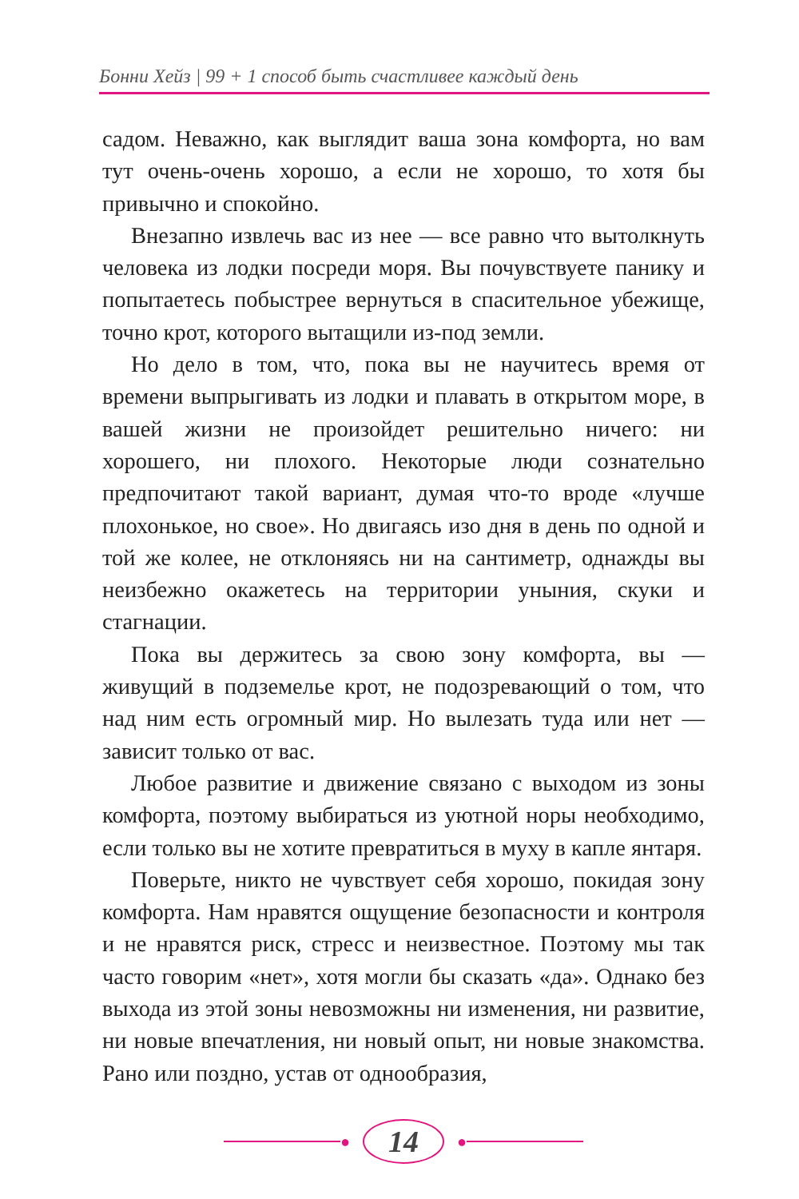Бонни Хейз | 99 + 1 способ быть счастливее каждый день
садом. Неважно, как выглядит ваша зона комфорта, но вам тут очень-очень хорошо, а если не хорошо, то хотя бы привычно и спокойно.
Внезапно извлечь вас из нее — все равно что вытолкнуть человека из лодки посреди моря. Вы почувствуете панику и попытаетесь побыстрее вернуться в спасительное убежище, точно крот, которого вытащили из-под земли.
Но дело в том, что, пока вы не научитесь время от времени выпрыгивать из лодки и плавать в открытом море, в вашей жизни не произойдет решительно ничего: ни хорошего, ни плохого. Некоторые люди сознательно предпочитают такой вариант, думая что-то вроде «лучше плохонькое, но свое». Но двигаясь изо дня в день по одной и той же колее, не отклоняясь ни на сантиметр, однажды вы неизбежно окажетесь на территории уныния, скуки и стагнации.
Пока вы держитесь за свою зону комфорта, вы — живущий в подземелье крот, не подозревающий о том, что над ним есть огромный мир. Но вылезать туда или нет — зависит только от вас.
Любое развитие и движение связано с выходом из зоны комфорта, поэтому выбираться из уютной норы необходимо, если только вы не хотите превратиться в муху в капле янтаря.
Поверьте, никто не чувствует себя хорошо, покидая зону комфорта. Нам нравятся ощущение безопасности и контроля и не нравятся риск, стресс и неизвестное. Поэтому мы так часто говорим «нет», хотя могли бы сказать «да». Однако без выхода из этой зоны невозможны ни изменения, ни развитие, ни новые впечатления, ни новый опыт, ни новые знакомства. Рано или поздно, устав от однообразия,
● 14 ●